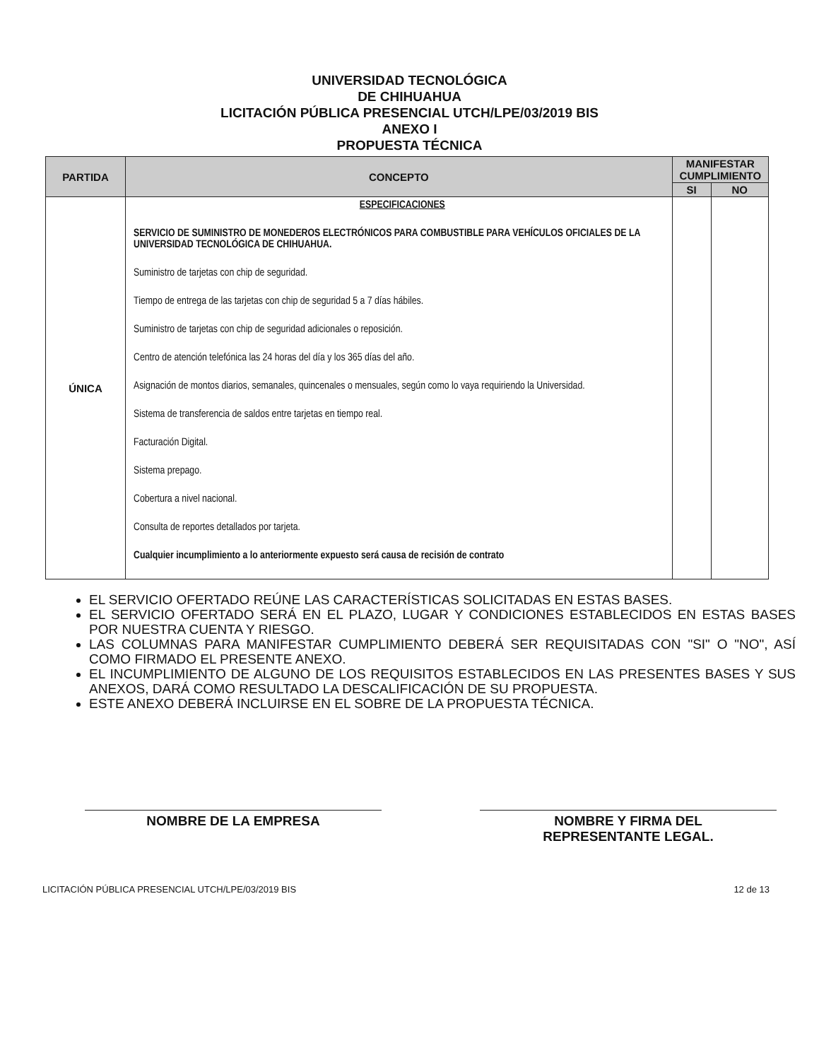UNIVERSIDAD TECNOLÓGICA
DE CHIHUAHUA
LICITACIÓN PÚBLICA PRESENCIAL UTCH/LPE/03/2019 BIS
ANEXO I
PROPUESTA TÉCNICA
| PARTIDA | CONCEPTO | MANIFESTAR CUMPLIMIENTO | |
| --- | --- | --- | --- |
| | | SI | NO |
| ÚNICA | ESPECIFICACIONES SERVICIO DE SUMINISTRO DE MONEDEROS ELECTRÓNICOS PARA COMBUSTIBLE PARA VEHÍCULOS OFICIALES DE LA UNIVERSIDAD TECNOLÓGICA DE CHIHUAHUA. Suministro de tarjetas con chip de seguridad. Tiempo de entrega de las tarjetas con chip de seguridad 5 a 7 días hábiles. Suministro de tarjetas con chip de seguridad adicionales o reposición. Centro de atención telefónica las 24 horas del día y los 365 días del año. Asignación de montos diarios, semanales, quincenales o mensuales, según como lo vaya requiriendo la Universidad. Sistema de transferencia de saldos entre tarjetas en tiempo real. Facturación Digital. Sistema prepago. Cobertura a nivel nacional. Consulta de reportes detallados por tarjeta. Cualquier incumplimiento a lo anteriormente expuesto será causa de recisión de contrato | | |
EL SERVICIO OFERTADO REÚNE LAS CARACTERÍSTICAS SOLICITADAS EN ESTAS BASES.
EL SERVICIO OFERTADO SERÁ EN EL PLAZO, LUGAR Y CONDICIONES ESTABLECIDOS EN ESTAS BASES POR NUESTRA CUENTA Y RIESGO.
LAS COLUMNAS PARA MANIFESTAR CUMPLIMIENTO DEBERÁ SER REQUISITADAS CON "SI" O "NO", ASÍ COMO FIRMADO EL PRESENTE ANEXO.
EL INCUMPLIMIENTO DE ALGUNO DE LOS REQUISITOS ESTABLECIDOS EN LAS PRESENTES BASES Y SUS ANEXOS, DARÁ COMO RESULTADO LA DESCALIFICACIÓN DE SU PROPUESTA.
ESTE ANEXO DEBERÁ INCLUIRSE EN EL SOBRE DE LA PROPUESTA TÉCNICA.
NOMBRE DE LA EMPRESA NOMBRE Y FIRMA DEL
REPRESENTANTE LEGAL.
LICITACIÓN PÚBLICA PRESENCIAL UTCH/LPE/03/2019 BIS 12 de 13